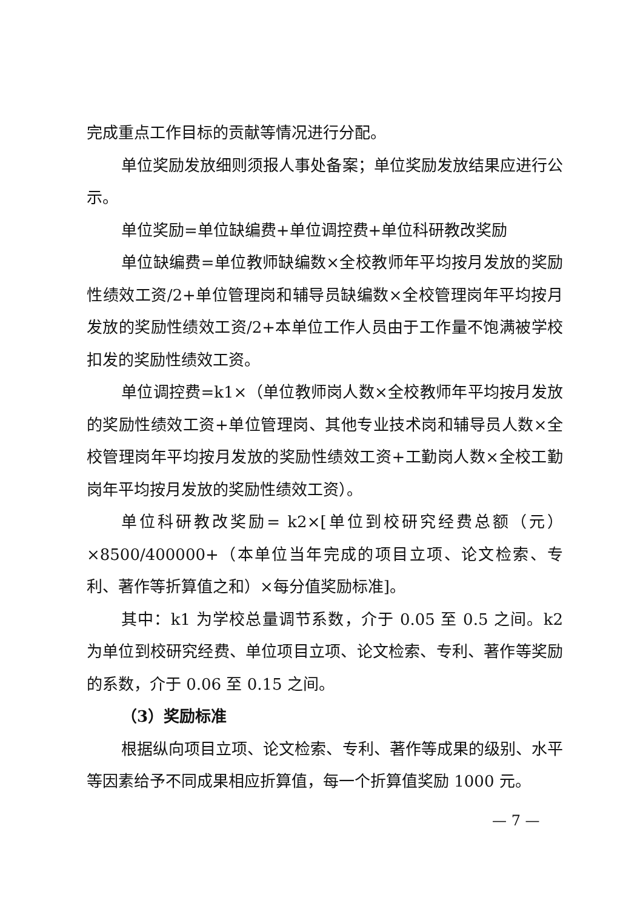完成重点工作目标的贡献等情况进行分配。
单位奖励发放细则须报人事处备案；单位奖励发放结果应进行公示。
单位奖励=单位缺编费+单位调控费+单位科研教改奖励
单位缺编费=单位教师缺编数×全校教师年平均按月发放的奖励性绩效工资/2+单位管理岗和辅导员缺编数×全校管理岗年平均按月发放的奖励性绩效工资/2+本单位工作人员由于工作量不饱满被学校扣发的奖励性绩效工资。
单位调控费=k1×（单位教师岗人数×全校教师年平均按月发放的奖励性绩效工资+单位管理岗、其他专业技术岗和辅导员人数×全校管理岗年平均按月发放的奖励性绩效工资+工勤岗人数×全校工勤岗年平均按月发放的奖励性绩效工资）。
单位科研教改奖励= k2×[单位到校研究经费总额（元）×8500/400000+（本单位当年完成的项目立项、论文检索、专利、著作等折算值之和）×每分值奖励标准]。
其中：k1 为学校总量调节系数，介于 0.05 至 0.5 之间。k2 为单位到校研究经费、单位项目立项、论文检索、专利、著作等奖励的系数，介于 0.06 至 0.15 之间。
（3）奖励标准
根据纵向项目立项、论文检索、专利、著作等成果的级别、水平等因素给予不同成果相应折算值，每一个折算值奖励 1000 元。
— 7 —